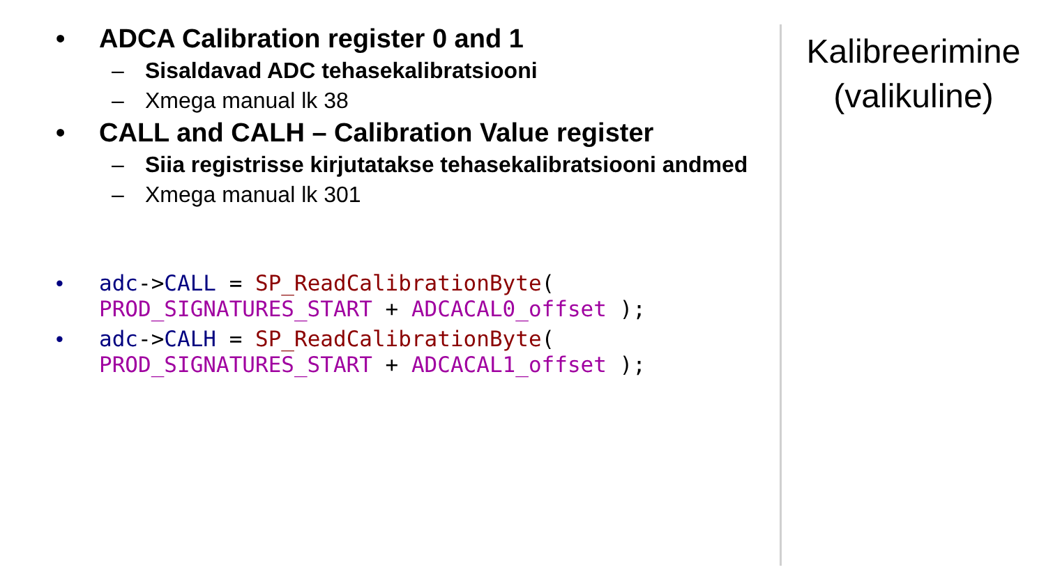• ADCA Calibration register 0 and 1
– Sisaldavad ADC tehasekalibratsiooni
– Xmega manual lk 38
• CALL and CALH – Calibration Value register
– Siia registrisse kirjutatakse tehasekalibratsiooni andmed
– Xmega manual lk 301
• adc->CALL = SP_ReadCalibrationByte(
PROD_SIGNATURES_START + ADCACAL0_offset );
• adc->CALH = SP_ReadCalibrationByte(
PROD_SIGNATURES_START + ADCACAL1_offset );
Kalibreerimine
(valikuline)